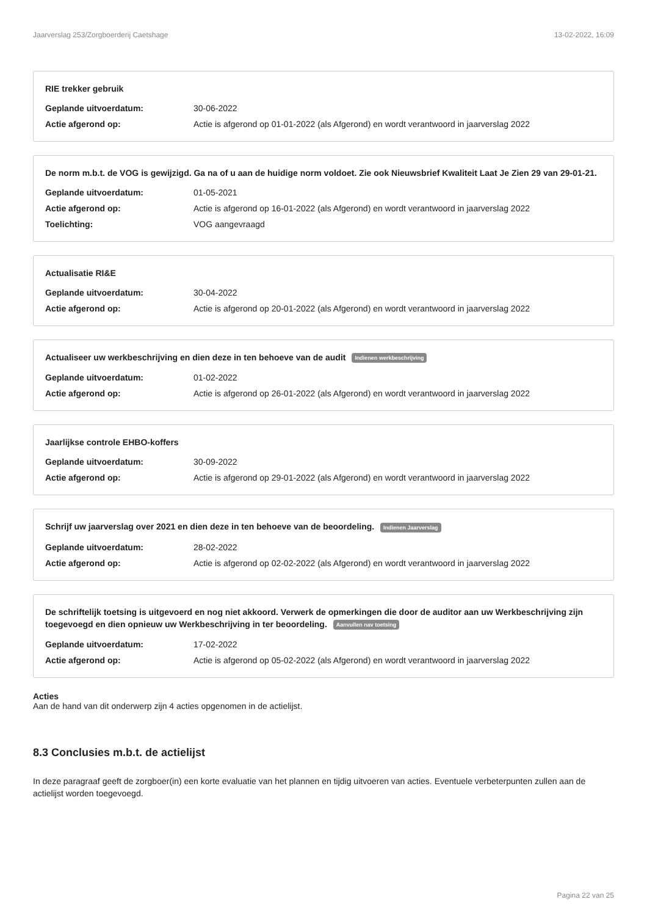Jaarverslag 253/Zorgboerderij Caetshage 13-02-2022, 16:09
RIE trekker gebruik
Geplande uitvoerdatum: 30-06-2022
Actie afgerond op: Actie is afgerond op 01-01-2022 (als Afgerond) en wordt verantwoord in jaarverslag 2022
De norm m.b.t. de VOG is gewijzigd. Ga na of u aan de huidige norm voldoet. Zie ook Nieuwsbrief Kwaliteit Laat Je Zien 29 van 29-01-21.
Geplande uitvoerdatum: 01-05-2021
Actie afgerond op: Actie is afgerond op 16-01-2022 (als Afgerond) en wordt verantwoord in jaarverslag 2022
Toelichting: VOG aangevraagd
Actualisatie RI&E
Geplande uitvoerdatum: 30-04-2022
Actie afgerond op: Actie is afgerond op 20-01-2022 (als Afgerond) en wordt verantwoord in jaarverslag 2022
Actualiseer uw werkbeschrijving en dien deze in ten behoeve van de audit Indienen werkbeschrijving
Geplande uitvoerdatum: 01-02-2022
Actie afgerond op: Actie is afgerond op 26-01-2022 (als Afgerond) en wordt verantwoord in jaarverslag 2022
Jaarlijkse controle EHBO-koffers
Geplande uitvoerdatum: 30-09-2022
Actie afgerond op: Actie is afgerond op 29-01-2022 (als Afgerond) en wordt verantwoord in jaarverslag 2022
Schrijf uw jaarverslag over 2021 en dien deze in ten behoeve van de beoordeling. Indienen Jaarverslag
Geplande uitvoerdatum: 28-02-2022
Actie afgerond op: Actie is afgerond op 02-02-2022 (als Afgerond) en wordt verantwoord in jaarverslag 2022
De schriftelijk toetsing is uitgevoerd en nog niet akkoord. Verwerk de opmerkingen die door de auditor aan uw Werkbeschrijving zijn toegevoegd en dien opnieuw uw Werkbeschrijving in ter beoordeling. Aanvullen nav toetsing
Geplande uitvoerdatum: 17-02-2022
Actie afgerond op: Actie is afgerond op 05-02-2022 (als Afgerond) en wordt verantwoord in jaarverslag 2022
Acties
Aan de hand van dit onderwerp zijn 4 acties opgenomen in de actielijst.
8.3 Conclusies m.b.t. de actielijst
In deze paragraaf geeft de zorgboer(in) een korte evaluatie van het plannen en tijdig uitvoeren van acties. Eventuele verbeterpunten zullen aan de actielijst worden toegevoegd.
Pagina 22 van 25